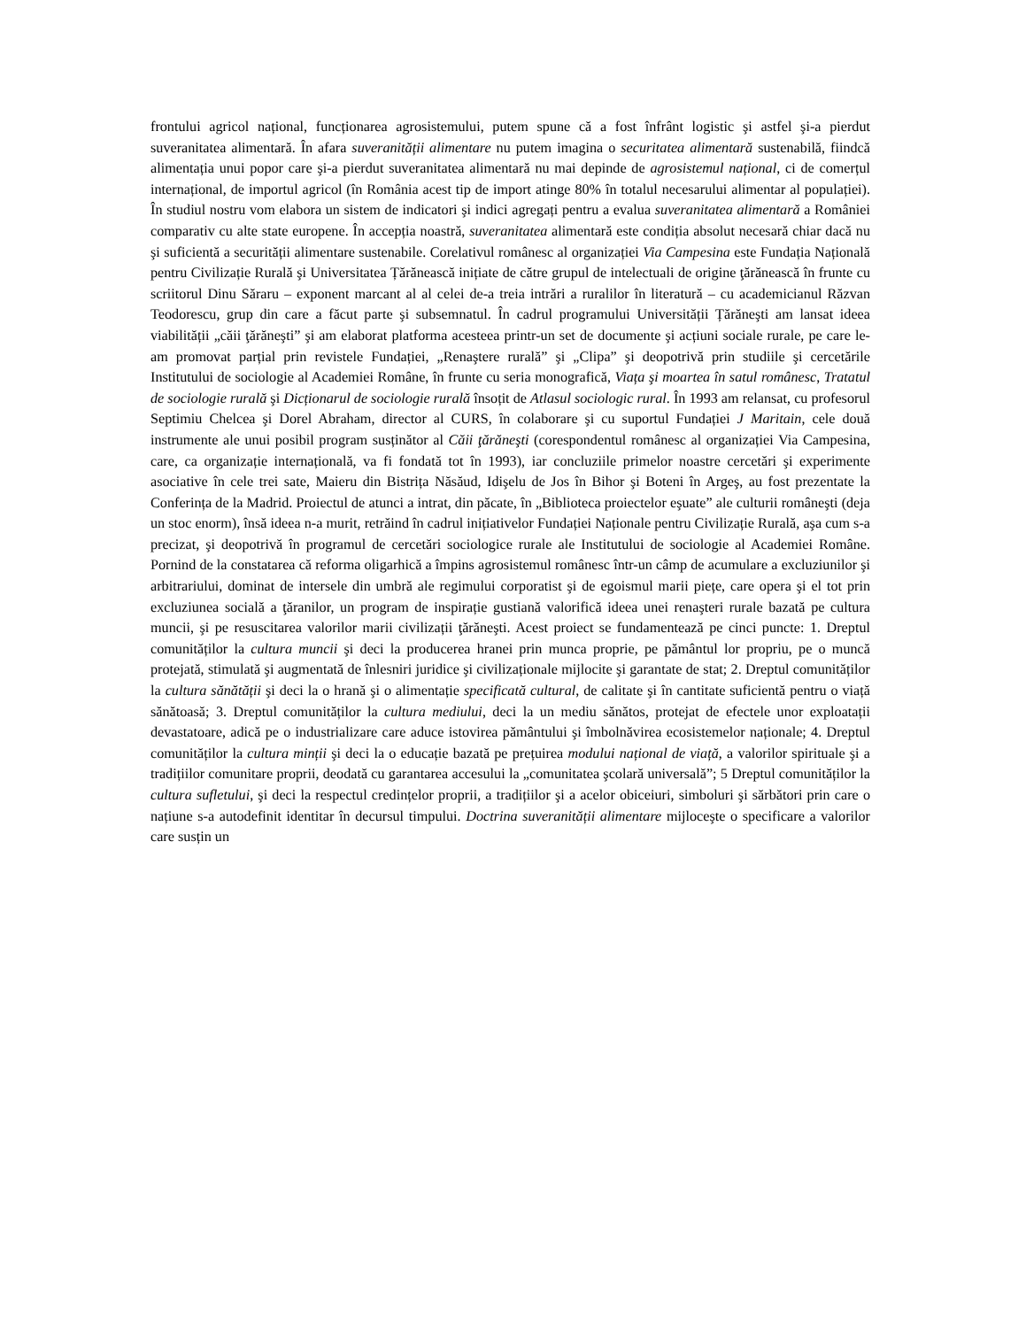frontului agricol național, funcționarea agrosistemului, putem spune că a fost înfrânt logistic şi astfel şi-a pierdut suveranitatea alimentară. În afara suveranității alimentare nu putem imagina o securitatea alimentară sustenabilă, fiindcă alimentația unui popor care şi-a pierdut suveranitatea alimentară nu mai depinde de agrosistemul național, ci de comerțul internațional, de importul agricol (în România acest tip de import atinge 80% în totalul necesarului alimentar al populației). În studiul nostru vom elabora un sistem de indicatori şi indici agregați pentru a evalua suveranitatea alimentară a României comparativ cu alte state europene. În accepția noastră, suveranitatea alimentară este condiția absolut necesară chiar dacă nu şi suficientă a securității alimentare sustenabile. Corelativul românesc al organizației Via Campesina este Fundația Națională pentru Civilizație Rurală şi Universitatea Țărănească inițiate de către grupul de intelectuali de origine ţărănească în frunte cu scriitorul Dinu Săraru – exponent marcant al al celei de-a treia intrări a ruralilor în literatură – cu academicianul Răzvan Teodorescu, grup din care a făcut parte şi subsemnatul. În cadrul programului Universității Țărăneşti am lansat ideea viabilității „căii ţărăneşti” şi am elaborat platforma acesteea printr-un set de documente şi acțiuni sociale rurale, pe care le-am promovat parțial prin revistele Fundației, „Renaştere rurală” şi „Clipa” şi deopotrivă prin studiile şi cercetările Institutului de sociologie al Academiei Române, în frunte cu seria monografică, Viața şi moartea în satul românesc, Tratatul de sociologie rurală şi Dicționarul de sociologie rurală însoțit de Atlasul sociologic rural. În 1993 am relansat, cu profesorul Septimiu Chelcea şi Dorel Abraham, director al CURS, în colaborare şi cu suportul Fundației J Maritain, cele două instrumente ale unui posibil program susținător al Căii ţărăneşti (corespondentul românesc al organizației Via Campesina, care, ca organizație internațională, va fi fondată tot în 1993), iar concluziile primelor noastre cercetări şi experimente asociative în cele trei sate, Maieru din Bistrița Năsăud, Idişelu de Jos în Bihor şi Boteni în Argeş, au fost prezentate la Conferința de la Madrid. Proiectul de atunci a intrat, din păcate, în „Biblioteca proiectelor eşuate” ale culturii româneşti (deja un stoc enorm), însă ideea n-a murit, retrăind în cadrul inițiativelor Fundației Naționale pentru Civilizație Rurală, aşa cum s-a precizat, şi deopotrivă în programul de cercetări sociologice rurale ale Institutului de sociologie al Academiei Române. Pornind de la constatarea că reforma oligarhică a împins agrosistemul românesc într-un câmp de acumulare a excluziunilor şi arbitrariului, dominat de intersele din umbră ale regimului corporatist şi de egoismul marii piețe, care opera şi el tot prin excluziunea socială a ţăranilor, un program de inspirație gustiană valorifică ideea unei renaşteri rurale bazată pe cultura muncii, şi pe resuscitarea valorilor marii civilizații ţărăneşti. Acest proiect se fundamentează pe cinci puncte: 1. Dreptul comunităților la cultura muncii şi deci la producerea hranei prin munca proprie, pe pământul lor propriu, pe o muncă protejată, stimulată şi augmentată de înlesniri juridice şi civilizaționale mijlocite şi garantate de stat; 2. Dreptul comunităților la cultura sănătății şi deci la o hrană şi o alimentație specificată cultural, de calitate şi în cantitate suficientă pentru o viață sănătoasă; 3. Dreptul comunităților la cultura mediului, deci la un mediu sănătos, protejat de efectele unor exploatații devastatoare, adică pe o industrializare care aduce istovirea pământului şi îmbolnăvirea ecosistemelor naționale; 4. Dreptul comunităților la cultura minții şi deci la o educație bazată pe prețuirea modului național de viață, a valorilor spirituale şi a tradițiilor comunitare proprii, deodată cu garantarea accesului la „comunitatea şcolară universală”; 5 Dreptul comunităților la cultura sufletului, şi deci la respectul credințelor proprii, a tradițiilor şi a acelor obiceiuri, simboluri şi sărbători prin care o națiune s-a autodefinit identitar în decursul timpului. Doctrina suveranității alimentare mijloceşte o specificare a valorilor care susțin un